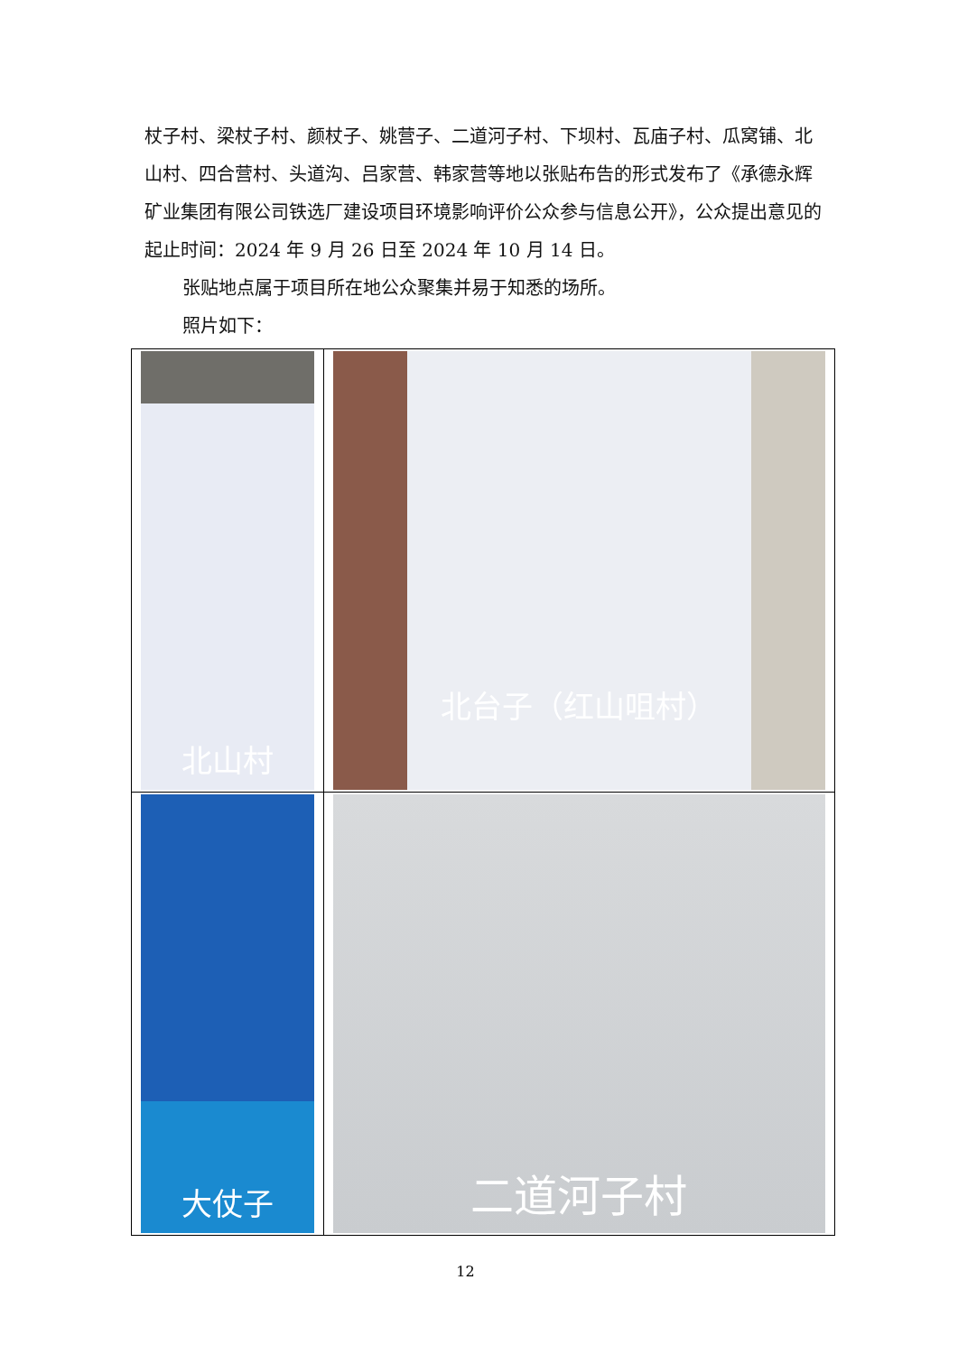杖子村、梁杖子村、颜杖子、姚营子、二道河子村、下坝村、瓦庙子村、瓜窝铺、北山村、四合营村、头道沟、吕家营、韩家营等地以张贴布告的形式发布了《承德永辉矿业集团有限公司铁选厂建设项目环境影响评价公众参与信息公开》，公众提出意见的起止时间：2024 年 9 月 26 日至 2024 年 10 月 14 日。
张贴地点属于项目所在地公众聚集并易于知悉的场所。
照片如下：
| 北山村 | 北台子（红山咀村） |
| 大仗子 | 二道河子村 |
12